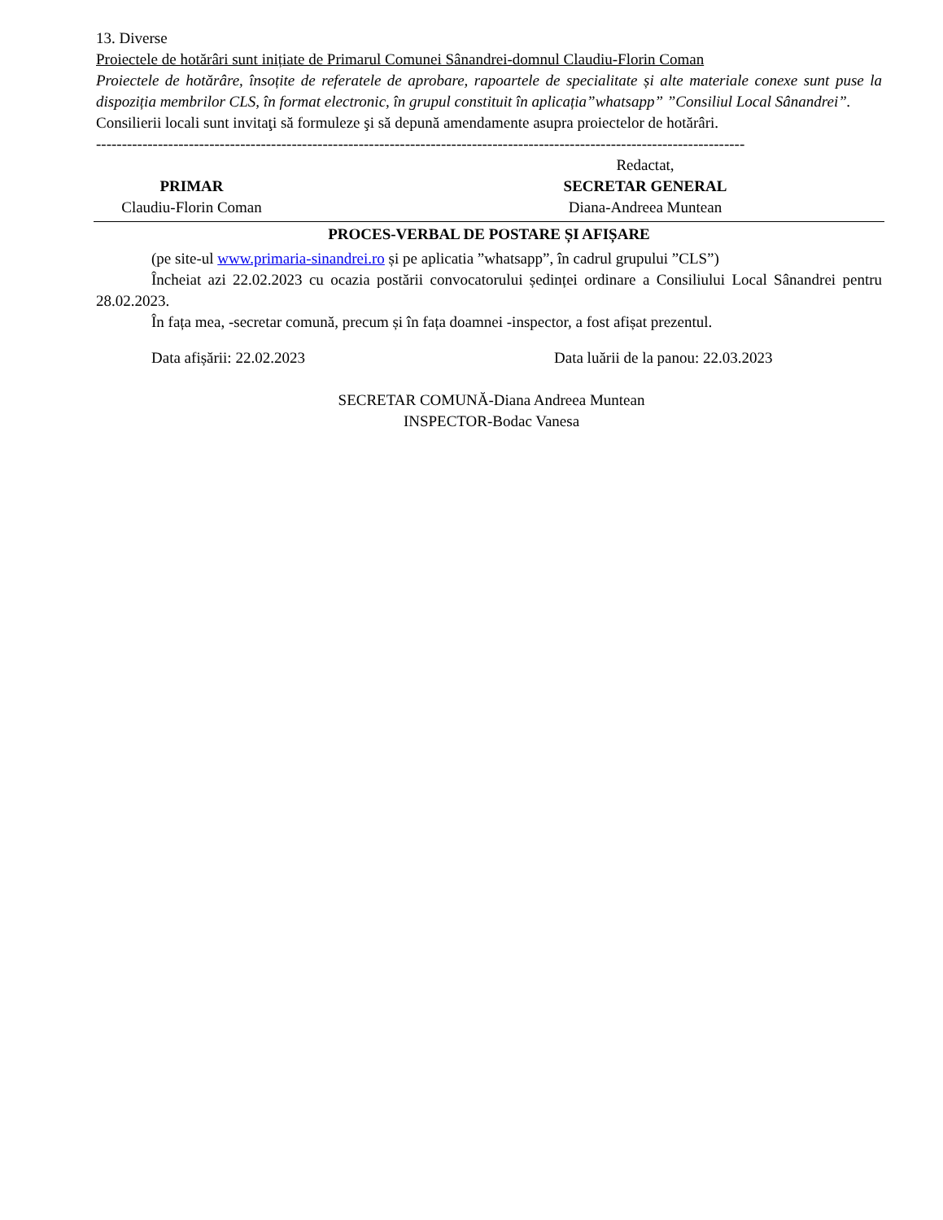13. Diverse
Proiectele de hotărâri sunt inițiate de Primarul Comunei Sânandrei-domnul Claudiu-Florin Coman
Proiectele de hotărâre, însoțite de referatele de aprobare, rapoartele de specialitate și alte materiale conexe sunt puse la dispoziția membrilor CLS, în format electronic, în grupul constituit în aplicația”whatsapp” ”Consiliul Local Sânandrei”.
Consilierii locali sunt invitaţi să formuleze şi să depună amendamente asupra proiectelor de hotărâri.
------------------------------------------------------------------------------------------------------------------------------
PRIMAR
Claudiu-Florin Coman
Redactat,
SECRETAR GENERAL
Diana-Andreea Muntean
PROCES-VERBAL DE POSTARE ȘI AFIȘARE
(pe site-ul www.primaria-sinandrei.ro și pe aplicatia ”whatsapp”, în cadrul grupului ”CLS”)
Încheiat azi 22.02.2023 cu ocazia postării convocatorului ședinței ordinare a Consiliului Local Sânandrei pentru 28.02.2023.
În fața mea, -secretar comună, precum și în fața doamnei -inspector, a fost afișat prezentul.
Data afișării: 22.02.2023 Data luării de la panou: 22.03.2023
SECRETAR COMUNĂ-Diana Andreea Muntean
INSPECTOR-Bodac Vanesa